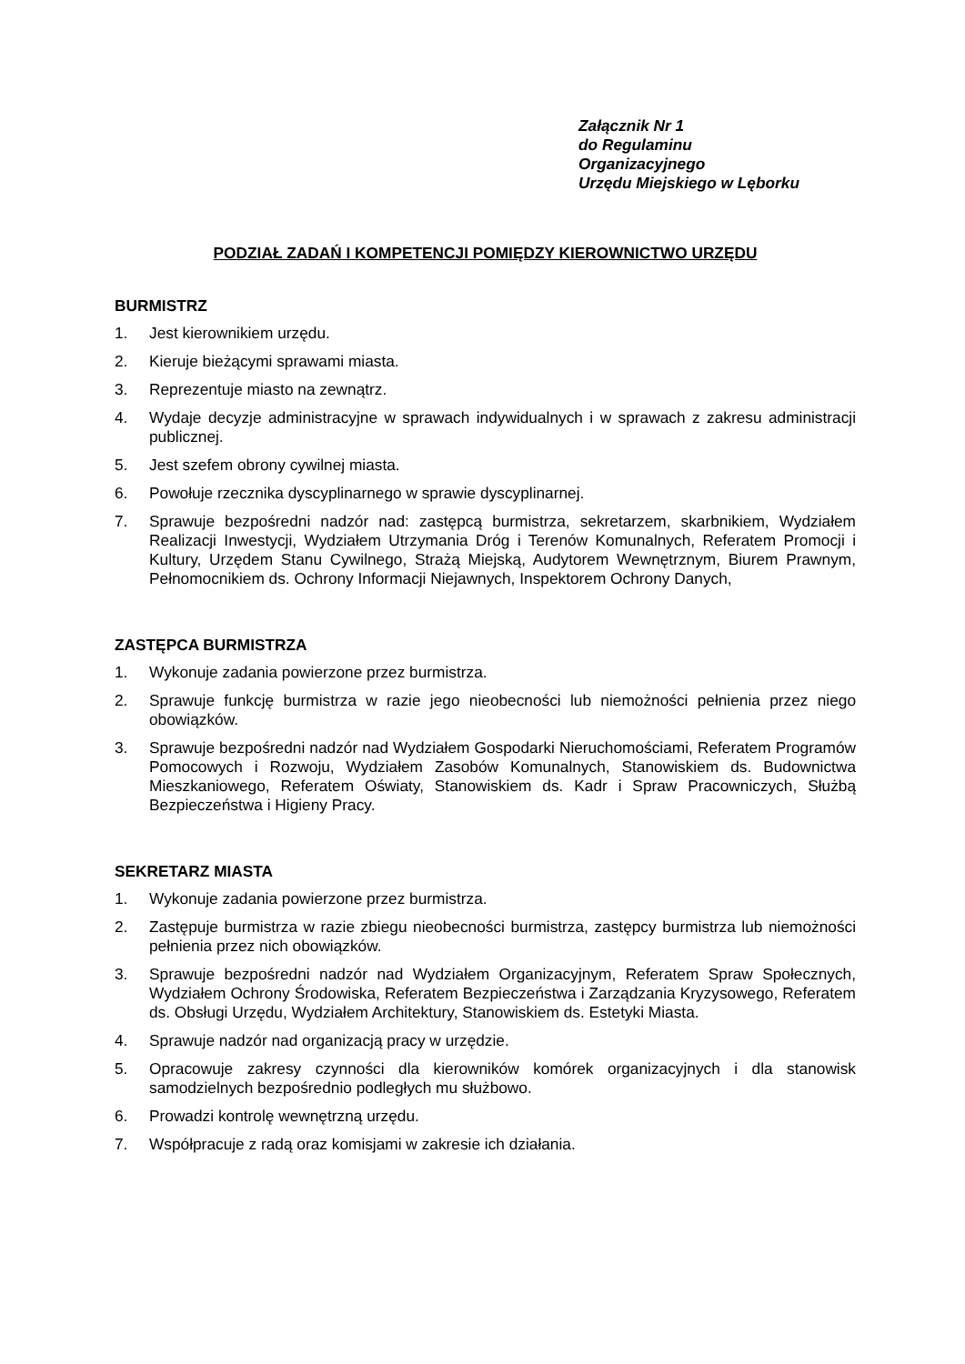Załącznik Nr 1
do Regulaminu
Organizacyjnego
Urzędu Miejskiego w Lęborku
PODZIAŁ ZADAŃ I KOMPETENCJI POMIĘDZY KIEROWNICTWO URZĘDU
BURMISTRZ
1. Jest kierownikiem urzędu.
2. Kieruje bieżącymi sprawami miasta.
3. Reprezentuje miasto na zewnątrz.
4. Wydaje decyzje administracyjne w sprawach indywidualnych i w sprawach z zakresu administracji publicznej.
5. Jest szefem obrony cywilnej miasta.
6. Powołuje rzecznika dyscyplinarnego w sprawie dyscyplinarnej.
7. Sprawuje bezpośredni nadzór nad: zastępcą burmistrza, sekretarzem, skarbnikiem, Wydziałem Realizacji Inwestycji, Wydziałem Utrzymania Dróg i Terenów Komunalnych, Referatem Promocji i Kultury, Urzędem Stanu Cywilnego, Strażą Miejską, Audytorem Wewnętrznym, Biurem Prawnym, Pełnomocnikiem ds. Ochrony Informacji Niejawnych, Inspektorem Ochrony Danych,
ZASTĘPCA BURMISTRZA
1. Wykonuje zadania powierzone przez burmistrza.
2. Sprawuje funkcję burmistrza w razie jego nieobecności lub niemożności pełnienia przez niego obowiązków.
3. Sprawuje bezpośredni nadzór nad Wydziałem Gospodarki Nieruchomościami, Referatem Programów Pomocowych i Rozwoju, Wydziałem Zasobów Komunalnych, Stanowiskiem ds. Budownictwa Mieszkaniowego, Referatem Oświaty, Stanowiskiem ds. Kadr i Spraw Pracowniczych, Służbą Bezpieczeństwa i Higieny Pracy.
SEKRETARZ MIASTA
1. Wykonuje zadania powierzone przez burmistrza.
2. Zastępuje burmistrza w razie zbiegu nieobecności burmistrza, zastępcy burmistrza lub niemożności pełnienia przez nich obowiązków.
3. Sprawuje bezpośredni nadzór nad Wydziałem Organizacyjnym, Referatem Spraw Społecznych, Wydziałem Ochrony Środowiska, Referatem Bezpieczeństwa i Zarządzania Kryzysowego, Referatem ds. Obsługi Urzędu, Wydziałem Architektury, Stanowiskiem ds. Estetyki Miasta.
4. Sprawuje nadzór nad organizacją pracy w urzędzie.
5. Opracowuje zakresy czynności dla kierowników komórek organizacyjnych i dla stanowisk samodzielnych bezpośrednio podległych mu służbowo.
6. Prowadzi kontrolę wewnętrzną urzędu.
7. Współpracuje z radą oraz komisjami w zakresie ich działania.